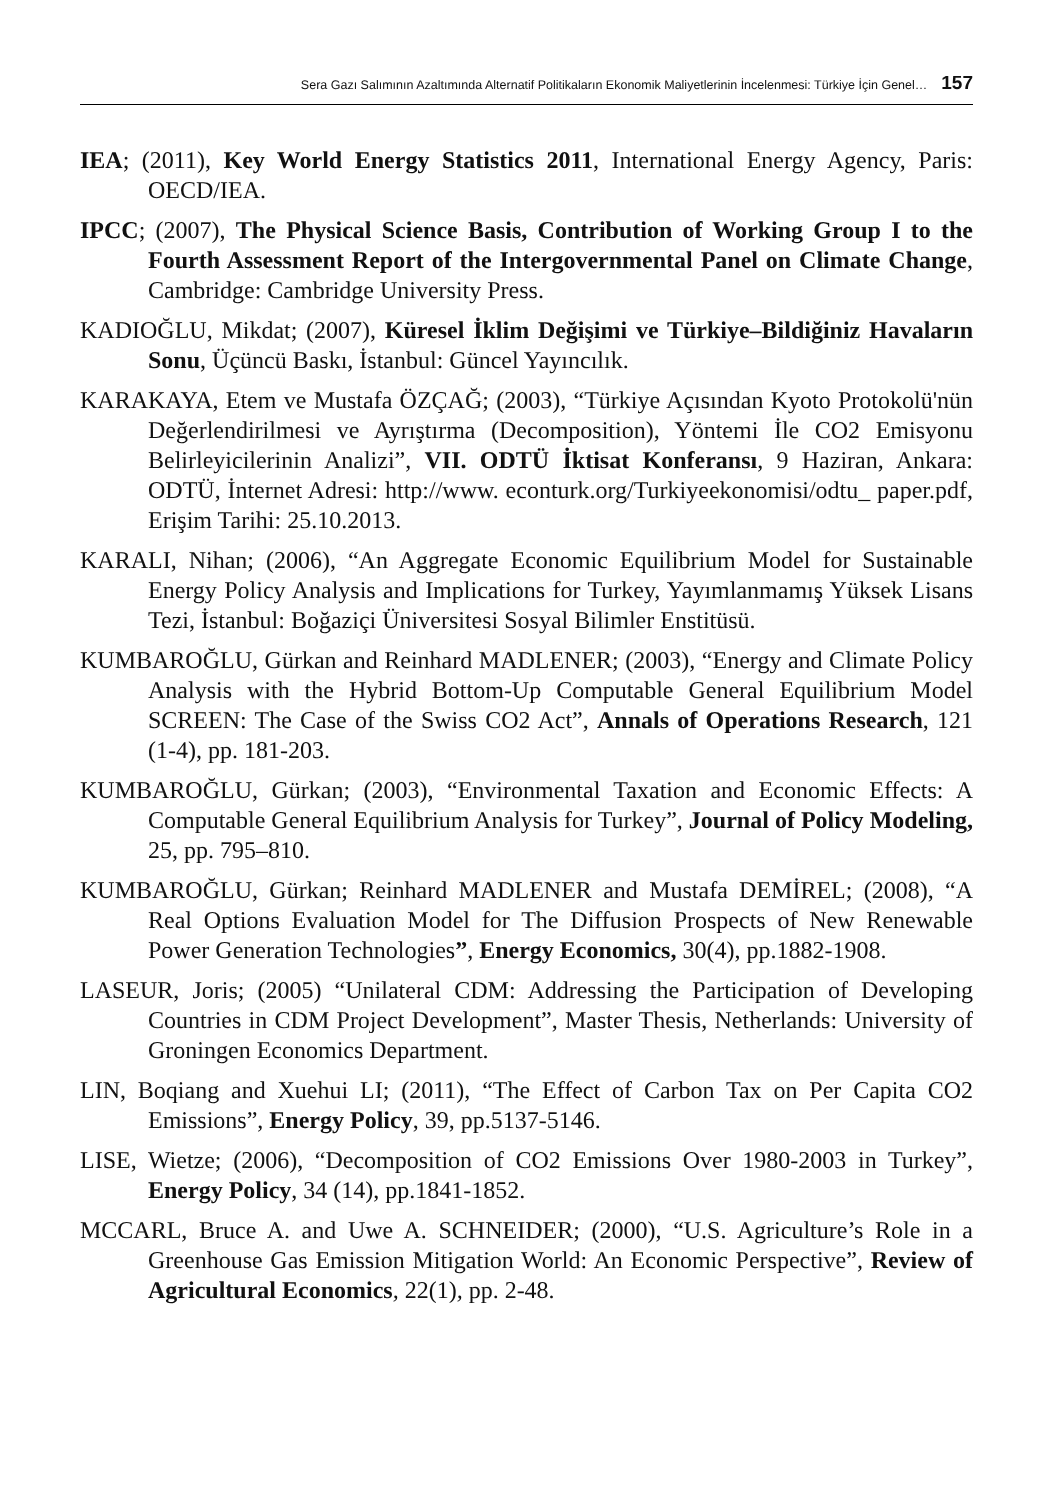Sera Gazı Salımının Azaltımında Alternatif Politikaların Ekonomik Maliyetlerinin İncelenmesi: Türkiye İçin Genel… 157
IEA; (2011), Key World Energy Statistics 2011, International Energy Agency, Paris: OECD/IEA.
IPCC; (2007), The Physical Science Basis, Contribution of Working Group I to the Fourth Assessment Report of the Intergovernmental Panel on Climate Change, Cambridge: Cambridge University Press.
KADIOĞLU, Mikdat; (2007), Küresel İklim Değişimi ve Türkiye–Bildiğiniz Havaların Sonu, Üçüncü Baskı, İstanbul: Güncel Yayıncılık.
KARAKAYA, Etem ve Mustafa ÖZÇAĞ; (2003), “Türkiye Açısından Kyoto Protokolü'nün Değerlendirilmesi ve Ayrıştırma (Decomposition), Yöntemi İle CO2 Emisyonu Belirleyicilerinin Analizi”, VII. ODTÜ İktisat Konferansı, 9 Haziran, Ankara: ODTÜ, İnternet Adresi: http://www. econturk.org/Turkiyeekonomisi/odtu_ paper.pdf, Erişim Tarihi: 25.10.2013.
KARALI, Nihan; (2006), “An Aggregate Economic Equilibrium Model for Sustainable Energy Policy Analysis and Implications for Turkey, Yayımlanmamış Yüksek Lisans Tezi, İstanbul: Boğaziçi Üniversitesi Sosyal Bilimler Enstitüsü.
KUMBAROĞLU, Gürkan and Reinhard MADLENER; (2003), “Energy and Climate Policy Analysis with the Hybrid Bottom-Up Computable General Equilibrium Model SCREEN: The Case of the Swiss CO2 Act”, Annals of Operations Research, 121 (1-4), pp. 181-203.
KUMBAROĞLU, Gürkan; (2003), “Environmental Taxation and Economic Effects: A Computable General Equilibrium Analysis for Turkey”, Journal of Policy Modeling, 25, pp. 795–810.
KUMBAROĞLU, Gürkan; Reinhard MADLENER and Mustafa DEMİREL; (2008), “A Real Options Evaluation Model for The Diffusion Prospects of New Renewable Power Generation Technologies”, Energy Economics, 30(4), pp.1882-1908.
LASEUR, Joris; (2005) “Unilateral CDM: Addressing the Participation of Developing Countries in CDM Project Development”, Master Thesis, Netherlands: University of Groningen Economics Department.
LIN, Boqiang and Xuehui LI; (2011), “The Effect of Carbon Tax on Per Capita CO2 Emissions”, Energy Policy, 39, pp.5137-5146.
LISE, Wietze; (2006), “Decomposition of CO2 Emissions Over 1980-2003 in Turkey”, Energy Policy, 34 (14), pp.1841-1852.
MCCARL, Bruce A. and Uwe A. SCHNEIDER; (2000), “U.S. Agriculture’s Role in a Greenhouse Gas Emission Mitigation World: An Economic Perspective”, Review of Agricultural Economics, 22(1), pp. 2-48.